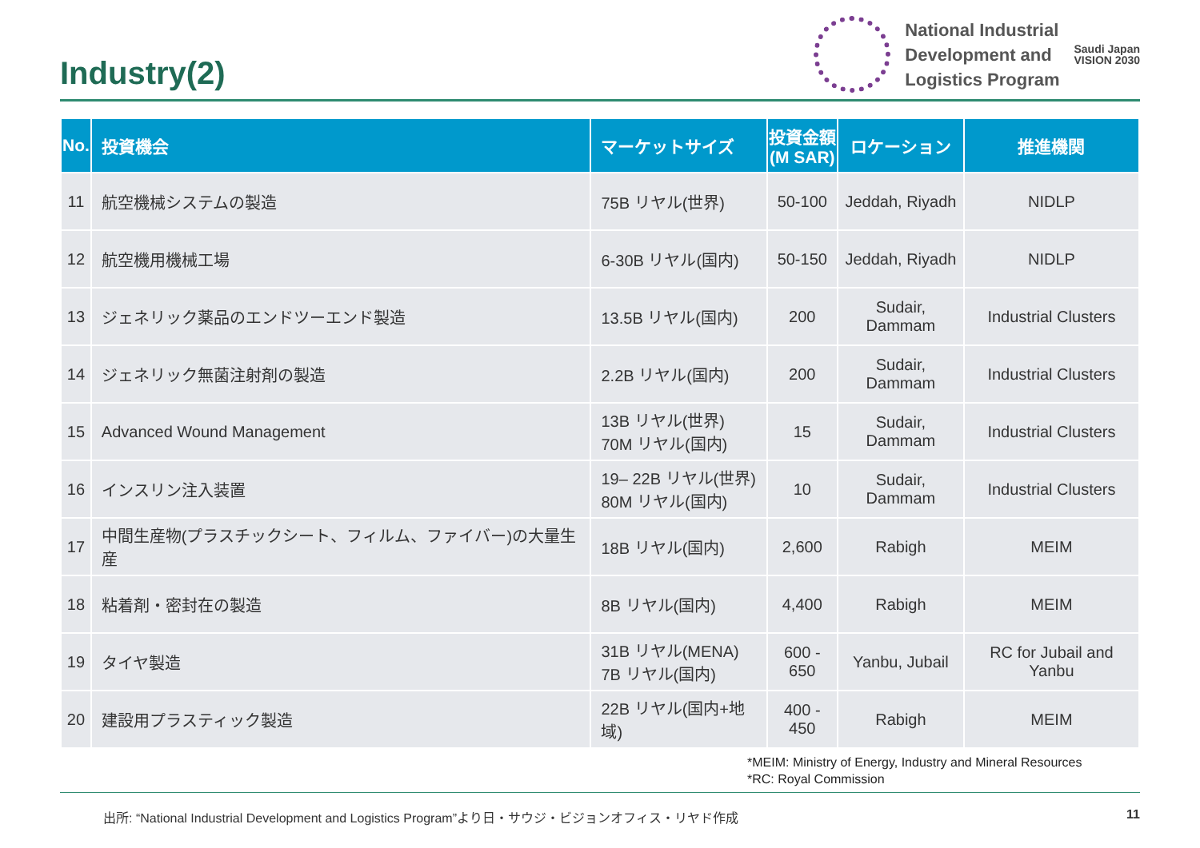Industry(2)
National Industrial
Development and
Logistics Program
Saudi Japan
VISION 2030
| No. | 投資機会 | マーケットサイズ | 投資金額 (M SAR) | ロケーション | 推進機関 |
| --- | --- | --- | --- | --- | --- |
| 11 | 航空機械システムの製造 | 75B リヤル(世界) | 50-100 | Jeddah, Riyadh | NIDLP |
| 12 | 航空機用機械工場 | 6-30B リヤル(国内) | 50-150 | Jeddah, Riyadh | NIDLP |
| 13 | ジェネリック薬品のエンドツーエンド製造 | 13.5B リヤル(国内) | 200 | Sudair, Dammam | Industrial Clusters |
| 14 | ジェネリック無菌注射剤の製造 | 2.2B リヤル(国内) | 200 | Sudair, Dammam | Industrial Clusters |
| 15 | Advanced Wound Management | 13B リヤル(世界) 70M リヤル(国内) | 15 | Sudair, Dammam | Industrial Clusters |
| 16 | インスリン注入装置 | 19– 22B リヤル(世界) 80M リヤル(国内) | 10 | Sudair, Dammam | Industrial Clusters |
| 17 | 中間生産物(プラスチックシート、フィルム、ファイバー)の大量生産 | 18B リヤル(国内) | 2,600 | Rabigh | MEIM |
| 18 | 粘着剤・密封在の製造 | 8B リヤル(国内) | 4,400 | Rabigh | MEIM |
| 19 | タイヤ製造 | 31B リヤル(MENA) 7B リヤル(国内) | 600 - 650 | Yanbu, Jubail | RC for Jubail and Yanbu |
| 20 | 建設用プラスティック製造 | 22B リヤル(国内+地域) | 400 - 450 | Rabigh | MEIM |
*MEIM: Ministry of Energy, Industry and Mineral Resources
*RC: Royal Commission
出所: “National Industrial Development and Logistics Program”より日・サウジ・ビジョンオフィス・リヤド作成 11